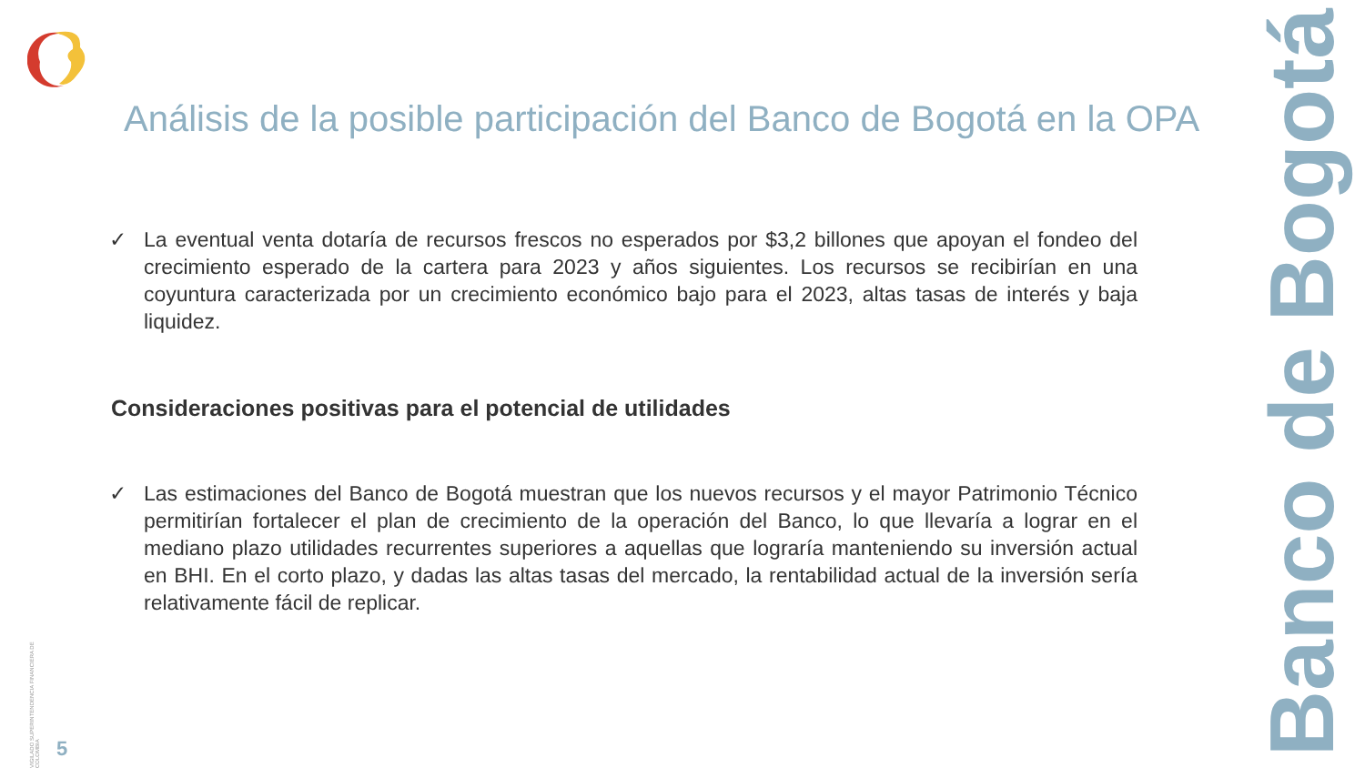Análisis de la posible participación del Banco de Bogotá en la OPA
✓ La eventual venta dotaría de recursos frescos no esperados por $3,2 billones que apoyan el fondeo del crecimiento esperado de la cartera para 2023 y años siguientes. Los recursos se recibirían en una coyuntura caracterizada por un crecimiento económico bajo para el 2023, altas tasas de interés y baja liquidez.
Consideraciones positivas para el potencial de utilidades
✓ Las estimaciones del Banco de Bogotá muestran que los nuevos recursos y el mayor Patrimonio Técnico permitirían fortalecer el plan de crecimiento de la operación del Banco, lo que llevaría a lograr en el mediano plazo utilidades recurrentes superiores a aquellas que lograría manteniendo su inversión actual en BHI. En el corto plazo, y dadas las altas tasas del mercado, la rentabilidad actual de la inversión sería relativamente fácil de replicar.
Banco de Bogotá
VIGILADO SUPERINTENDENCIA FINANCIERA DE COLOMBIA
5